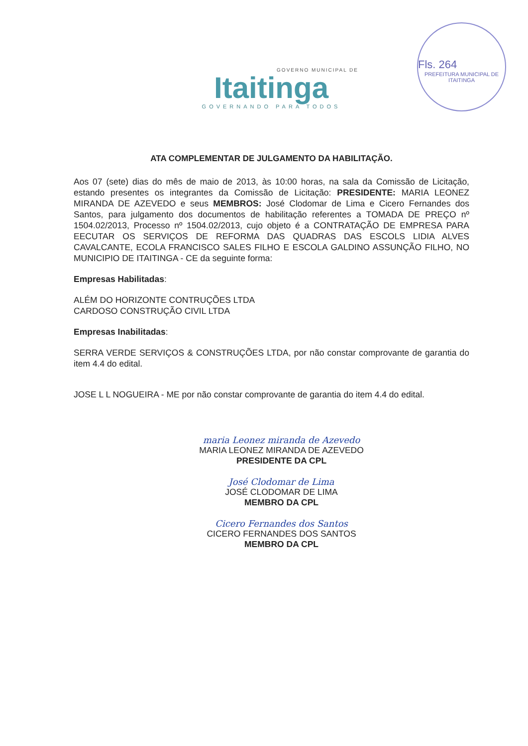GOVERNO MUNICIPAL DE
Itaitinga
GOVERNANDO PARA TODOS
Fls. 264
PREFEITURA MUNICIPAL DE ITAITINGA
ATA COMPLEMENTAR DE JULGAMENTO DA HABILITAÇÃO.
Aos 07 (sete) dias do mês de maio de 2013, às 10:00 horas, na sala da Comissão de Licitação, estando presentes os integrantes da Comissão de Licitação: PRESIDENTE: MARIA LEONEZ MIRANDA DE AZEVEDO e seus MEMBROS: José Clodomar de Lima e Cicero Fernandes dos Santos, para julgamento dos documentos de habilitação referentes a TOMADA DE PREÇO nº 1504.02/2013, Processo nº 1504.02/2013, cujo objeto é a CONTRATAÇÃO DE EMPRESA PARA EECUTAR OS SERVIÇOS DE REFORMA DAS QUADRAS DAS ESCOLS LIDIA ALVES CAVALCANTE, ECOLA FRANCISCO SALES FILHO E ESCOLA GALDINO ASSUNÇÃO FILHO, NO MUNICIPIO DE ITAITINGA - CE da seguinte forma:
Empresas Habilitadas:
ALÉM DO HORIZONTE CONTRUÇÕES LTDA
CARDOSO CONSTRUÇÃO CIVIL LTDA
Empresas Inabilitadas:
SERRA VERDE SERVIÇOS & CONSTRUÇÕES LTDA, por não constar comprovante de garantia do item 4.4 do edital.
JOSE L L NOGUEIRA - ME por não constar comprovante de garantia do item 4.4 do edital.
maria Leonez miranda de Azevedo
MARIA LEONEZ MIRANDA DE AZEVEDO
PRESIDENTE DA CPL
José Clodomar de Lima
JOSÉ CLODOMAR DE LIMA
MEMBRO DA CPL
Cicero Fernandes dos Santos
CICERO FERNANDES DOS SANTOS
MEMBRO DA CPL